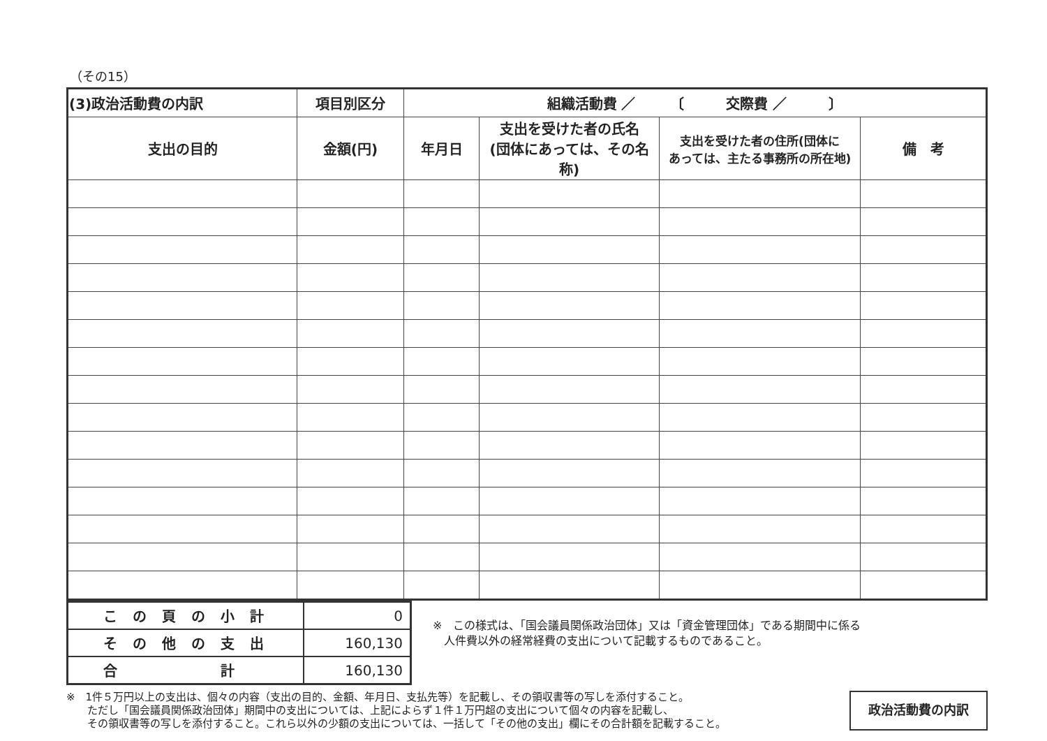（その15）
| (3)政治活動費の内訳 | 項目別区分 | 組織活動費 ／ 〔 交際費 ／ 〕 | | | |
| --- | --- | --- | --- | --- | --- |
| 支出の目的 | 金額(円) | 年月日 | 支出を受けた者の氏名 (団体にあっては、その名称) | 支出を受けた者の住所(団体に あっては、主たる事務所の所在地) | 備 考 |
| この頁の小計 | 0 |
| その他の支出 | 160,130 |
| 合 計 | 160,130 |
※　この様式は、「国会議員関係政治団体」又は「資金管理団体」である期間中に係る
　人件費以外の経常経費の支出について記載するものであること。
※　1件５万円以上の支出は、個々の内容（支出の目的、金額、年月日、支払先等）を記載し、その領収書等の写しを添付すること。
　　ただし「国会議員関係政治団体」期間中の支出については、上記によらず１件１万円超の支出について個々の内容を記載し、
　　その領収書等の写しを添付すること。これら以外の少額の支出については、一括して「その他の支出」欄にその合計額を記載すること。
政治活動費の内訳